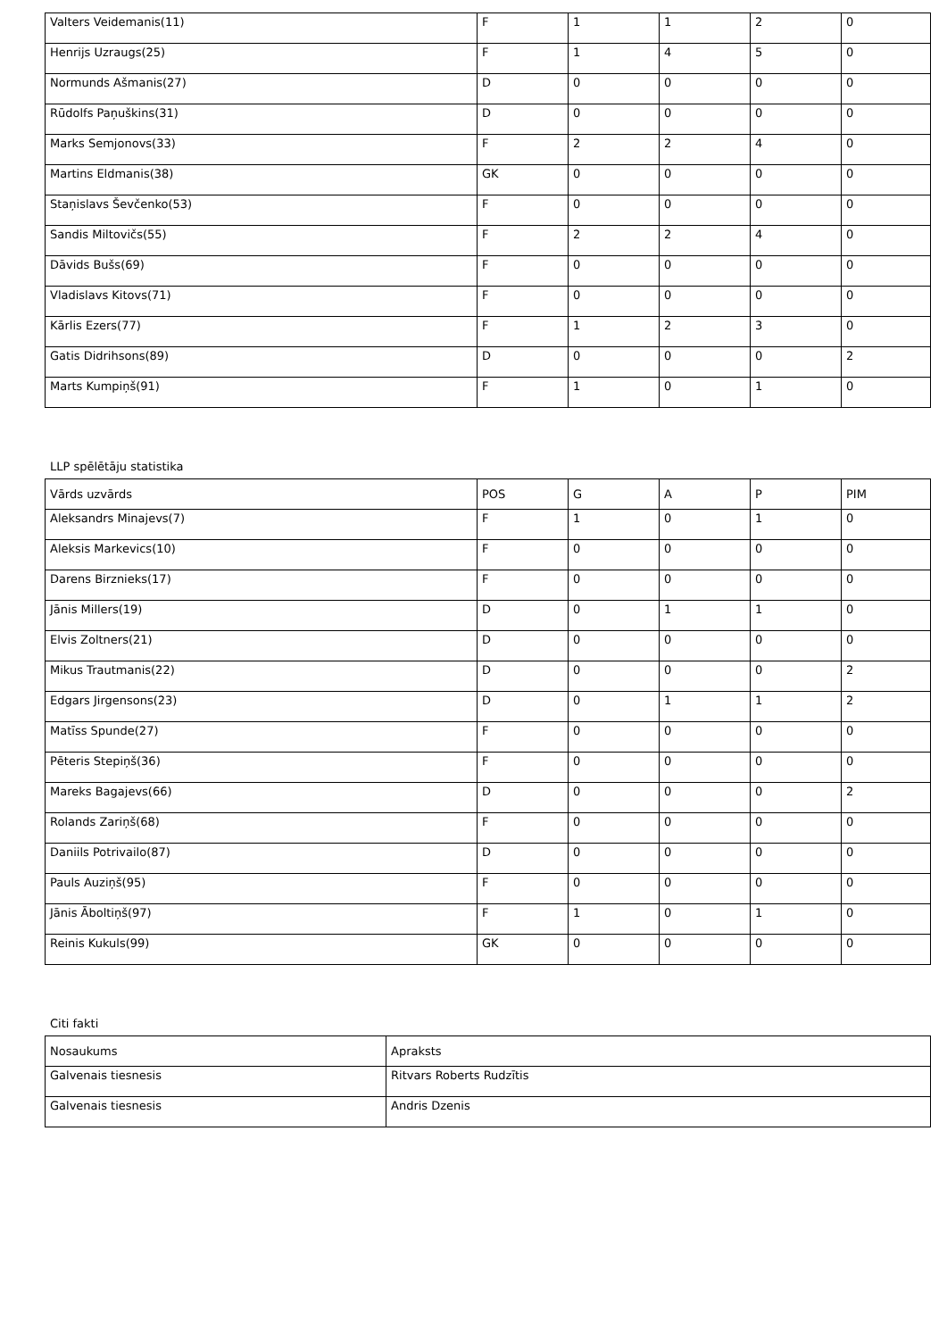| Valters Veidemanis(11) | F | 1 | 1 | 2 | 0 |
| Henrijs Uzraugs(25) | F | 1 | 4 | 5 | 0 |
| Normunds Ašmanis(27) | D | 0 | 0 | 0 | 0 |
| Rūdolfs Paņuškins(31) | D | 0 | 0 | 0 | 0 |
| Marks Semjonovs(33) | F | 2 | 2 | 4 | 0 |
| Martins Eldmanis(38) | GK | 0 | 0 | 0 | 0 |
| Staņislavs Ševčenko(53) | F | 0 | 0 | 0 | 0 |
| Sandis Miltovičs(55) | F | 2 | 2 | 4 | 0 |
| Dāvids Bušs(69) | F | 0 | 0 | 0 | 0 |
| Vladislavs Kitovs(71) | F | 0 | 0 | 0 | 0 |
| Kārlis Ezers(77) | F | 1 | 2 | 3 | 0 |
| Gatis Didrihsons(89) | D | 0 | 0 | 0 | 2 |
| Marts Kumpiņš(91) | F | 1 | 0 | 1 | 0 |
LLP spēlētāju statistika
| Vārds uzvārds | POS | G | A | P | PIM |
| --- | --- | --- | --- | --- | --- |
| Aleksandrs Minajevs(7) | F | 1 | 0 | 1 | 0 |
| Aleksis Markevics(10) | F | 0 | 0 | 0 | 0 |
| Darens Birznieks(17) | F | 0 | 0 | 0 | 0 |
| Jānis Millers(19) | D | 0 | 1 | 1 | 0 |
| Elvis Zoltners(21) | D | 0 | 0 | 0 | 0 |
| Mikus Trautmanis(22) | D | 0 | 0 | 0 | 2 |
| Edgars Jirgensons(23) | D | 0 | 1 | 1 | 2 |
| Matīss Spunde(27) | F | 0 | 0 | 0 | 0 |
| Pēteris Stepiņš(36) | F | 0 | 0 | 0 | 0 |
| Mareks Bagajevs(66) | D | 0 | 0 | 0 | 2 |
| Rolands Zariņš(68) | F | 0 | 0 | 0 | 0 |
| Daniils Potrivailo(87) | D | 0 | 0 | 0 | 0 |
| Pauls Auziņš(95) | F | 0 | 0 | 0 | 0 |
| Jānis Āboltiņš(97) | F | 1 | 0 | 1 | 0 |
| Reinis Kukuls(99) | GK | 0 | 0 | 0 | 0 |
Citi fakti
| Nosaukums | Apraksts |
| --- | --- |
| Galvenais tiesnesis | Ritvars Roberts Rudzītis |
| Galvenais tiesnesis | Andris Dzenis |